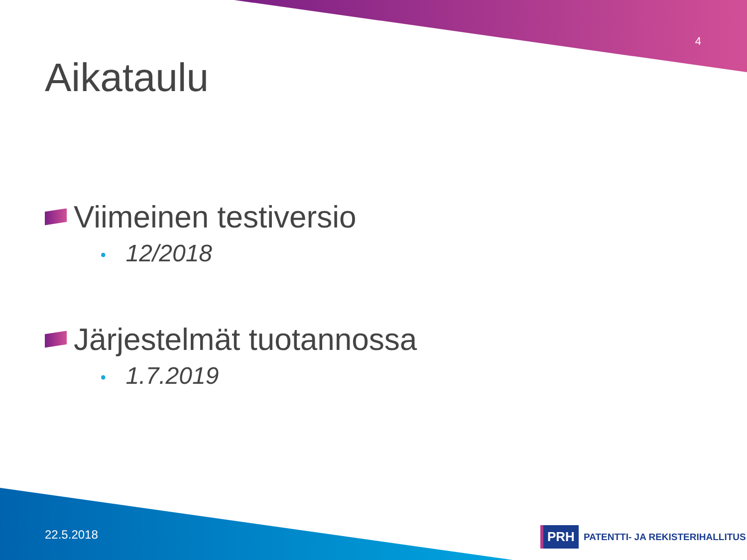4
Aikataulu
Viimeinen testiversio
• 12/2018
Järjestelmät tuotannossa
• 1.7.2019
22.5.2018
PRH PATENTTI- JA REKISTERIHALLITUS